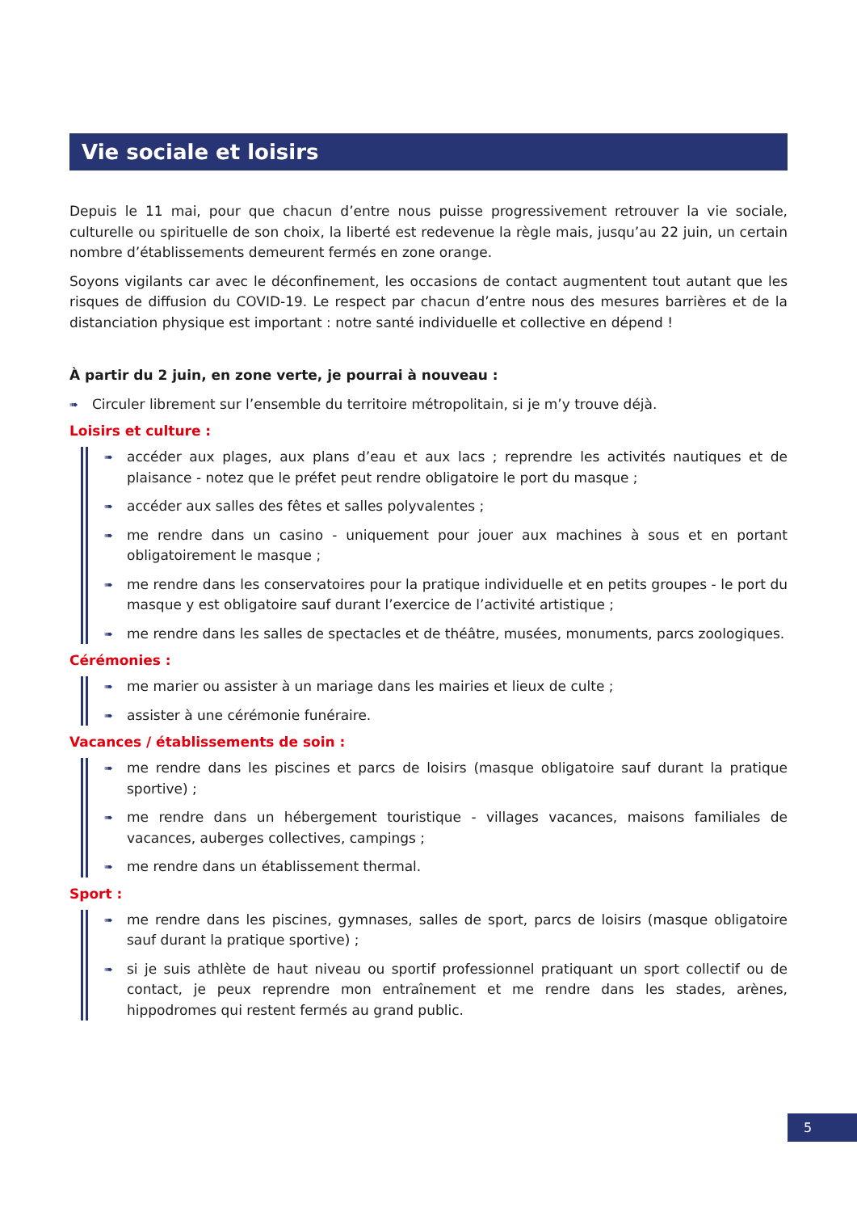Vie sociale et loisirs
Depuis le 11 mai, pour que chacun d’entre nous puisse progressivement retrouver la vie sociale, culturelle ou spirituelle de son choix, la liberté est redevenue la règle mais, jusqu’au 22 juin, un certain nombre d’établissements demeurent fermés en zone orange.
Soyons vigilants car avec le déconfinement, les occasions de contact augmentent tout autant que les risques de diffusion du COVID-19. Le respect par chacun d’entre nous des mesures barrières et de la distanciation physique est important : notre santé individuelle et collective en dépend !
À partir du 2 juin, en zone verte, je pourrai à nouveau :
➠ Circuler librement sur l’ensemble du territoire métropolitain, si je m’y trouve déjà.
Loisirs et culture :
➠ accéder aux plages, aux plans d’eau et aux lacs ; reprendre les activités nautiques et de plaisance - notez que le préfet peut rendre obligatoire le port du masque ;
➠ accéder aux salles des fêtes et salles polyvalentes ;
➠ me rendre dans un casino - uniquement pour jouer aux machines à sous et en portant obligatoirement le masque ;
➠ me rendre dans les conservatoires pour la pratique individuelle et en petits groupes - le port du masque y est obligatoire sauf durant l’exercice de l’activité artistique ;
➠ me rendre dans les salles de spectacles et de théâtre, musées, monuments, parcs zoologiques.
Cérémonies :
➠ me marier ou assister à un mariage dans les mairies et lieux de culte ;
➠ assister à une cérémonie funéraire.
Vacances / établissements de soin :
➠ me rendre dans les piscines et parcs de loisirs (masque obligatoire sauf durant la pratique sportive) ;
➠ me rendre dans un hébergement touristique - villages vacances, maisons familiales de vacances, auberges collectives, campings ;
➠ me rendre dans un établissement thermal.
Sport :
➠ me rendre dans les piscines, gymnases, salles de sport, parcs de loisirs (masque obligatoire sauf durant la pratique sportive) ;
➠ si je suis athlète de haut niveau ou sportif professionnel pratiquant un sport collectif ou de contact, je peux reprendre mon entraînement et me rendre dans les stades, arènes, hippodromes qui restent fermés au grand public.
5